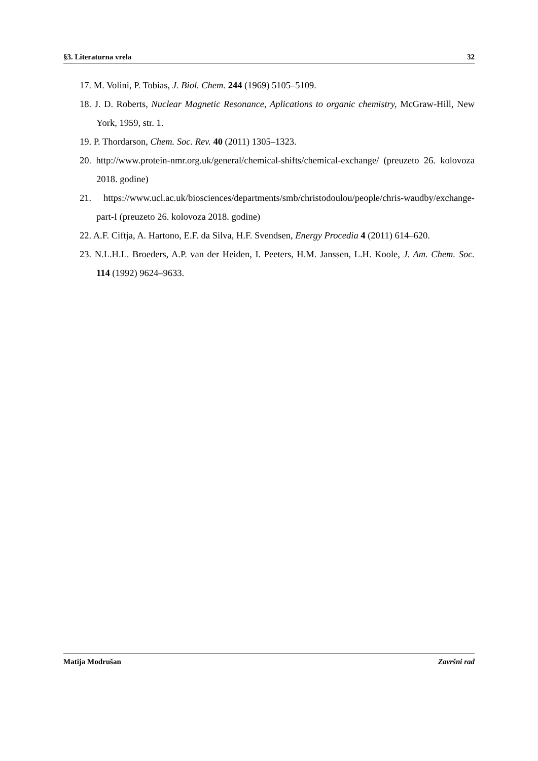§3. Literaturna vrela 32
17. M. Volini, P. Tobias, J. Biol. Chem. 244 (1969) 5105–5109.
18. J. D. Roberts, Nuclear Magnetic Resonance, Aplications to organic chemistry, McGraw-Hill, New York, 1959, str. 1.
19. P. Thordarson, Chem. Soc. Rev. 40 (2011) 1305–1323.
20. http://www.protein-nmr.org.uk/general/chemical-shifts/chemical-exchange/ (preuzeto 26. kolovoza 2018. godine)
21. https://www.ucl.ac.uk/biosciences/departments/smb/christodoulou/people/chris-waudby/exchange-part-I (preuzeto 26. kolovoza 2018. godine)
22. A.F. Ciftja, A. Hartono, E.F. da Silva, H.F. Svendsen, Energy Procedia 4 (2011) 614–620.
23. N.L.H.L. Broeders, A.P. van der Heiden, I. Peeters, H.M. Janssen, L.H. Koole, J. Am. Chem. Soc. 114 (1992) 9624–9633.
Matija Modrušan Završni rad